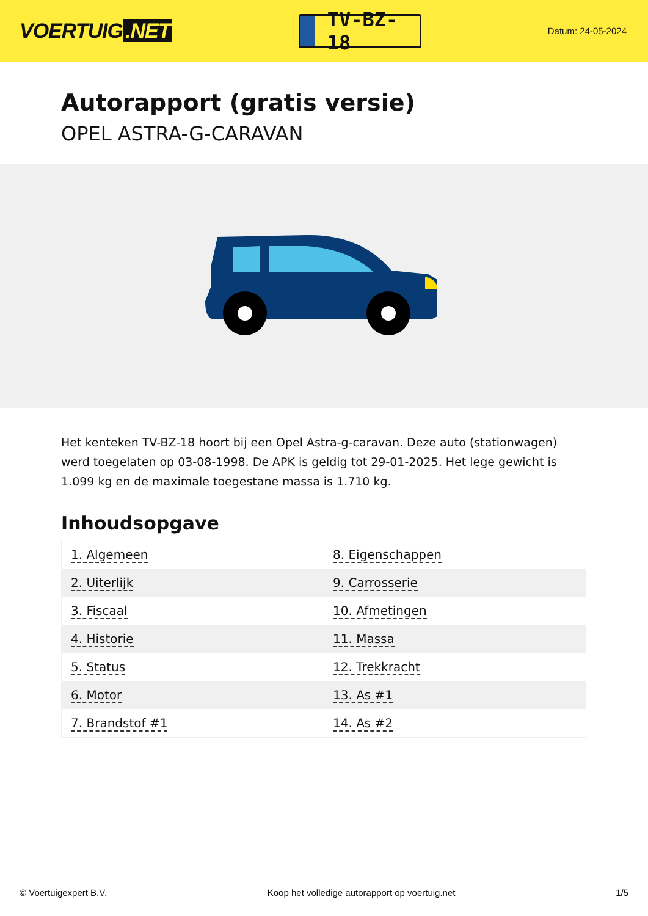VOERTUIG.NET
TV-BZ-18
Datum: 24-05-2024
Autorapport (gratis versie)
OPEL ASTRA-G-CARAVAN
Het kenteken TV-BZ-18 hoort bij een Opel Astra-g-caravan. Deze auto (stationwagen) werd toegelaten op 03-08-1998. De APK is geldig tot 29-01-2025. Het lege gewicht is 1.099 kg en de maximale toegestane massa is 1.710 kg.
Inhoudsopgave
| 1. Algemeen | 8. Eigenschappen |
| 2. Uiterlijk | 9. Carrosserie |
| 3. Fiscaal | 10. Afmetingen |
| 4. Historie | 11. Massa |
| 5. Status | 12. Trekkracht |
| 6. Motor | 13. As #1 |
| 7. Brandstof #1 | 14. As #2 |
© Voertuigexpert B.V. Koop het volledige autorapport op voertuig.net 1/5